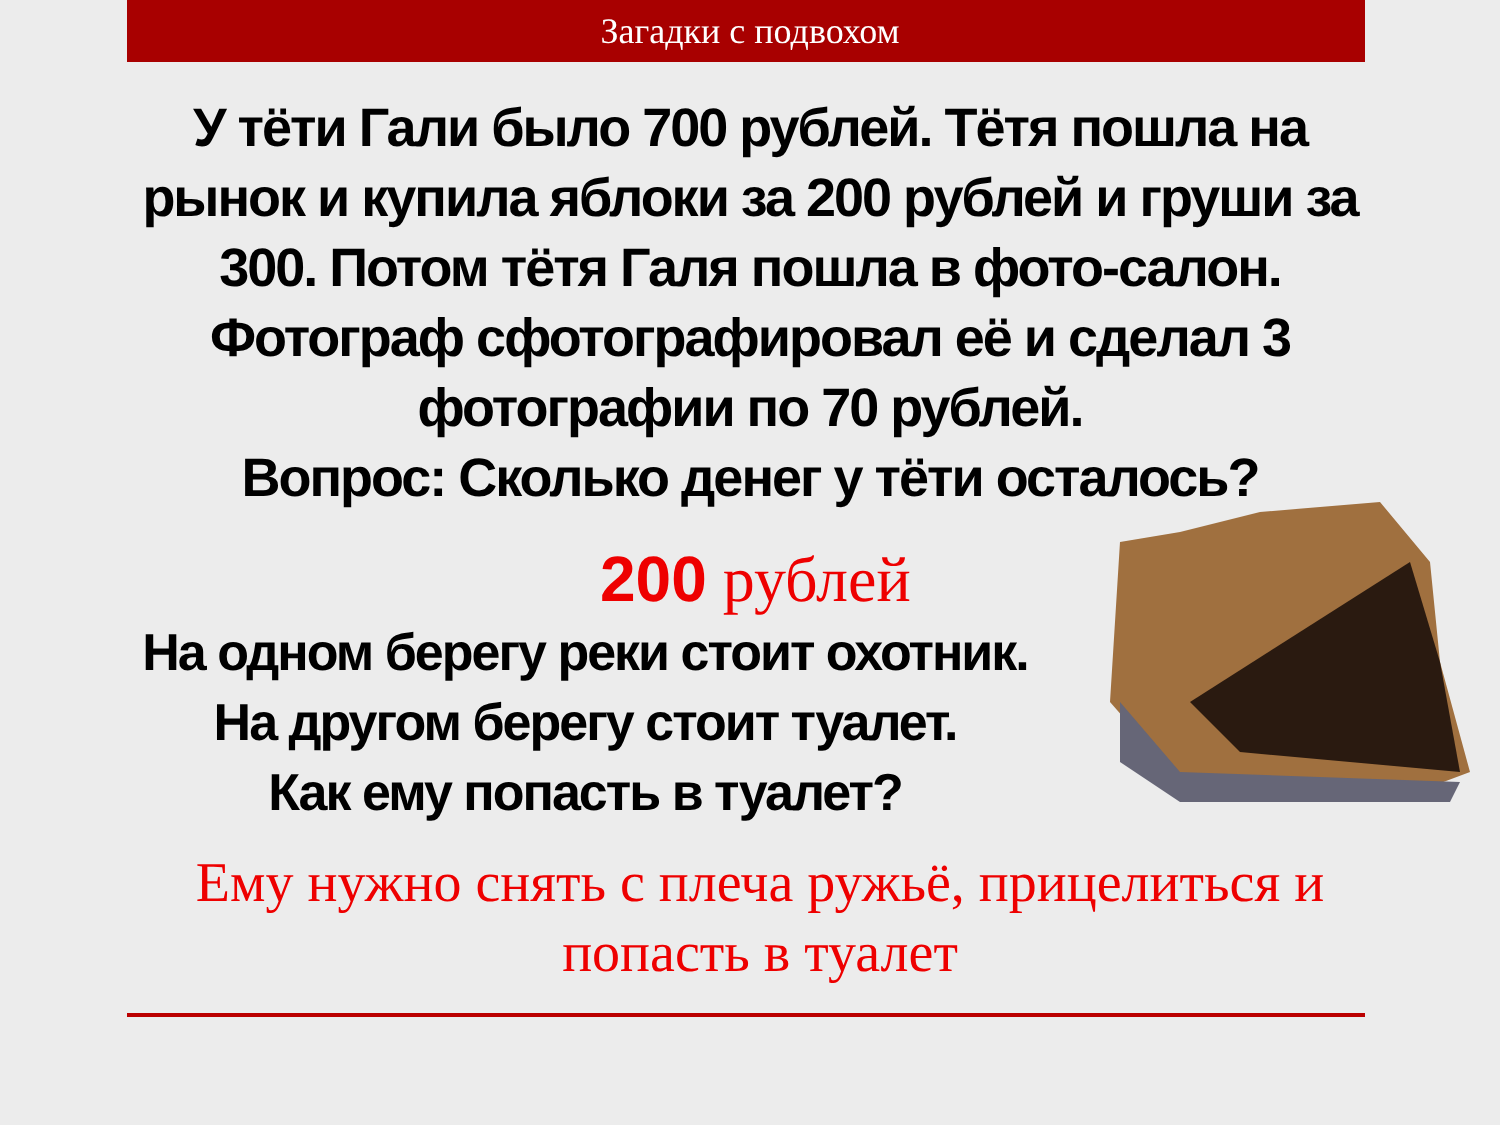Загадки с подвохом
У тёти Гали было 700 рублей. Тётя пошла на рынок и купила яблоки за 200 рублей и груши за 300. Потом тётя Галя пошла в фото-салон. Фотограф сфотографировал её и сделал 3 фотографии по 70 рублей.
Вопрос: Сколько денег у тёти осталось?
200 рублей
На одном берегу реки стоит охотник.
На другом берегу стоит туалет.
Как ему попасть в туалет?
Ему нужно снять с плеча ружьё, прицелиться и попасть в туалет